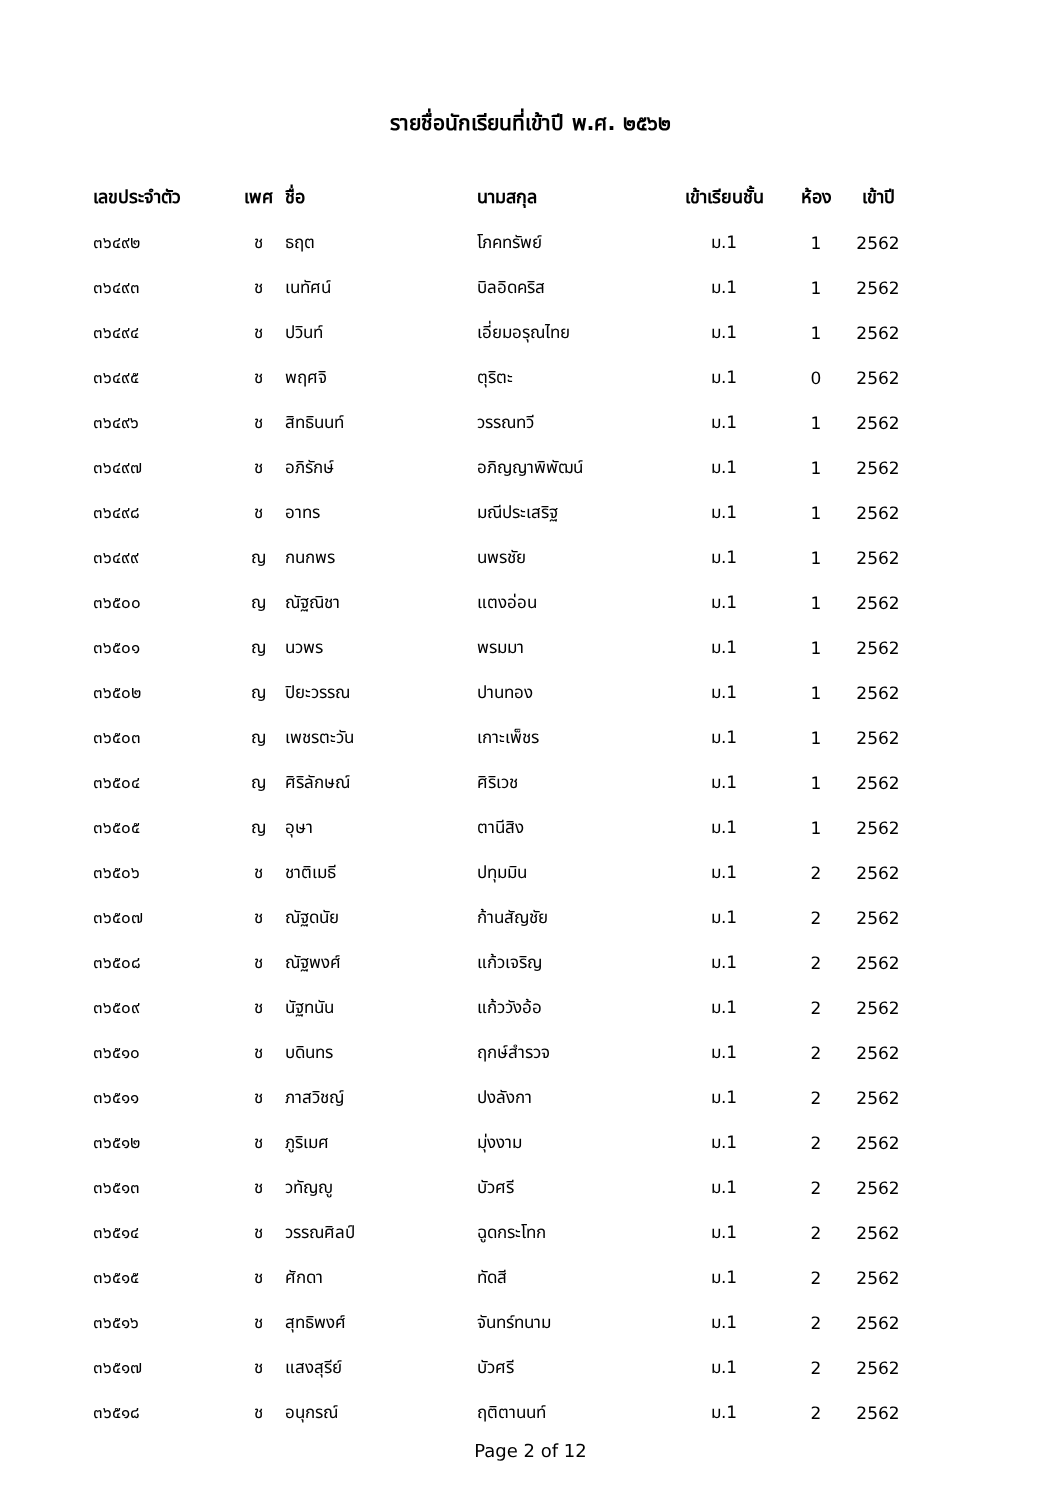รายชื่อนักเรียนที่เข้าปี พ.ศ. ๒๕๖๒
| เลขประจำตัว | เพศ | ชื่อ | นามสกุล | เข้าเรียนชั้น | ห้อง | เข้าปี |
| --- | --- | --- | --- | --- | --- | --- |
| ๓๖๔๙๒ | ช | ธฤต | โภคทรัพย์ | ม.1 | 1 | 2562 |
| ๓๖๔๙๓ | ช | เนทัศน์ | บิลอิดคริส | ม.1 | 1 | 2562 |
| ๓๖๔๙๔ | ช | ปวินท์ | เอี่ยมอรุณไทย | ม.1 | 1 | 2562 |
| ๓๖๔๙๕ | ช | พฤศจิ | ตุริตะ | ม.1 | 0 | 2562 |
| ๓๖๔๙๖ | ช | สิทธินนท์ | วรรณทวี | ม.1 | 1 | 2562 |
| ๓๖๔๙๗ | ช | อภิรักษ์ | อภิญญาพิพัฒน์ | ม.1 | 1 | 2562 |
| ๓๖๔๙๘ | ช | อาทร | มณีประเสริฐ | ม.1 | 1 | 2562 |
| ๓๖๔๙๙ | ญ | กนกพร | นพรชัย | ม.1 | 1 | 2562 |
| ๓๖๕๐๐ | ญ | ณัฐณิชา | แตงอ่อน | ม.1 | 1 | 2562 |
| ๓๖๕๐๑ | ญ | นวพร | พรมมา | ม.1 | 1 | 2562 |
| ๓๖๕๐๒ | ญ | ปิยะวรรณ | ปานทอง | ม.1 | 1 | 2562 |
| ๓๖๕๐๓ | ญ | เพชรตะวัน | เกาะเพ็ชร | ม.1 | 1 | 2562 |
| ๓๖๕๐๔ | ญ | ศิริลักษณ์ | ศิริเวช | ม.1 | 1 | 2562 |
| ๓๖๕๐๕ | ญ | อุษา | ตานีสิง | ม.1 | 1 | 2562 |
| ๓๖๕๐๖ | ช | ชาติเมธี | ปทุมมิน | ม.1 | 2 | 2562 |
| ๓๖๕๐๗ | ช | ณัฐดนัย | ก้านสัญชัย | ม.1 | 2 | 2562 |
| ๓๖๕๐๘ | ช | ณัฐพงศ์ | แก้วเจริญ | ม.1 | 2 | 2562 |
| ๓๖๕๐๙ | ช | นัฐทนัน | แก้ววังอ้อ | ม.1 | 2 | 2562 |
| ๓๖๕๑๐ | ช | บดินทร | ฤกษ์สำรวจ | ม.1 | 2 | 2562 |
| ๓๖๕๑๑ | ช | ภาสวิชญ์ | ปงลังกา | ม.1 | 2 | 2562 |
| ๓๖๕๑๒ | ช | ภูริเมศ | มุ่งงาม | ม.1 | 2 | 2562 |
| ๓๖๕๑๓ | ช | วทัญญู | บัวศรี | ม.1 | 2 | 2562 |
| ๓๖๕๑๔ | ช | วรรณศิลป์ | ฉูดกระโทก | ม.1 | 2 | 2562 |
| ๓๖๕๑๕ | ช | ศักดา | ทัดสี | ม.1 | 2 | 2562 |
| ๓๖๕๑๖ | ช | สุทธิพงศ์ | จันทร์ทนาม | ม.1 | 2 | 2562 |
| ๓๖๕๑๗ | ช | แสงสุรีย์ | บัวศรี | ม.1 | 2 | 2562 |
| ๓๖๕๑๘ | ช | อนุกรณ์ | ฤติตานนท์ | ม.1 | 2 | 2562 |
Page 2 of 12